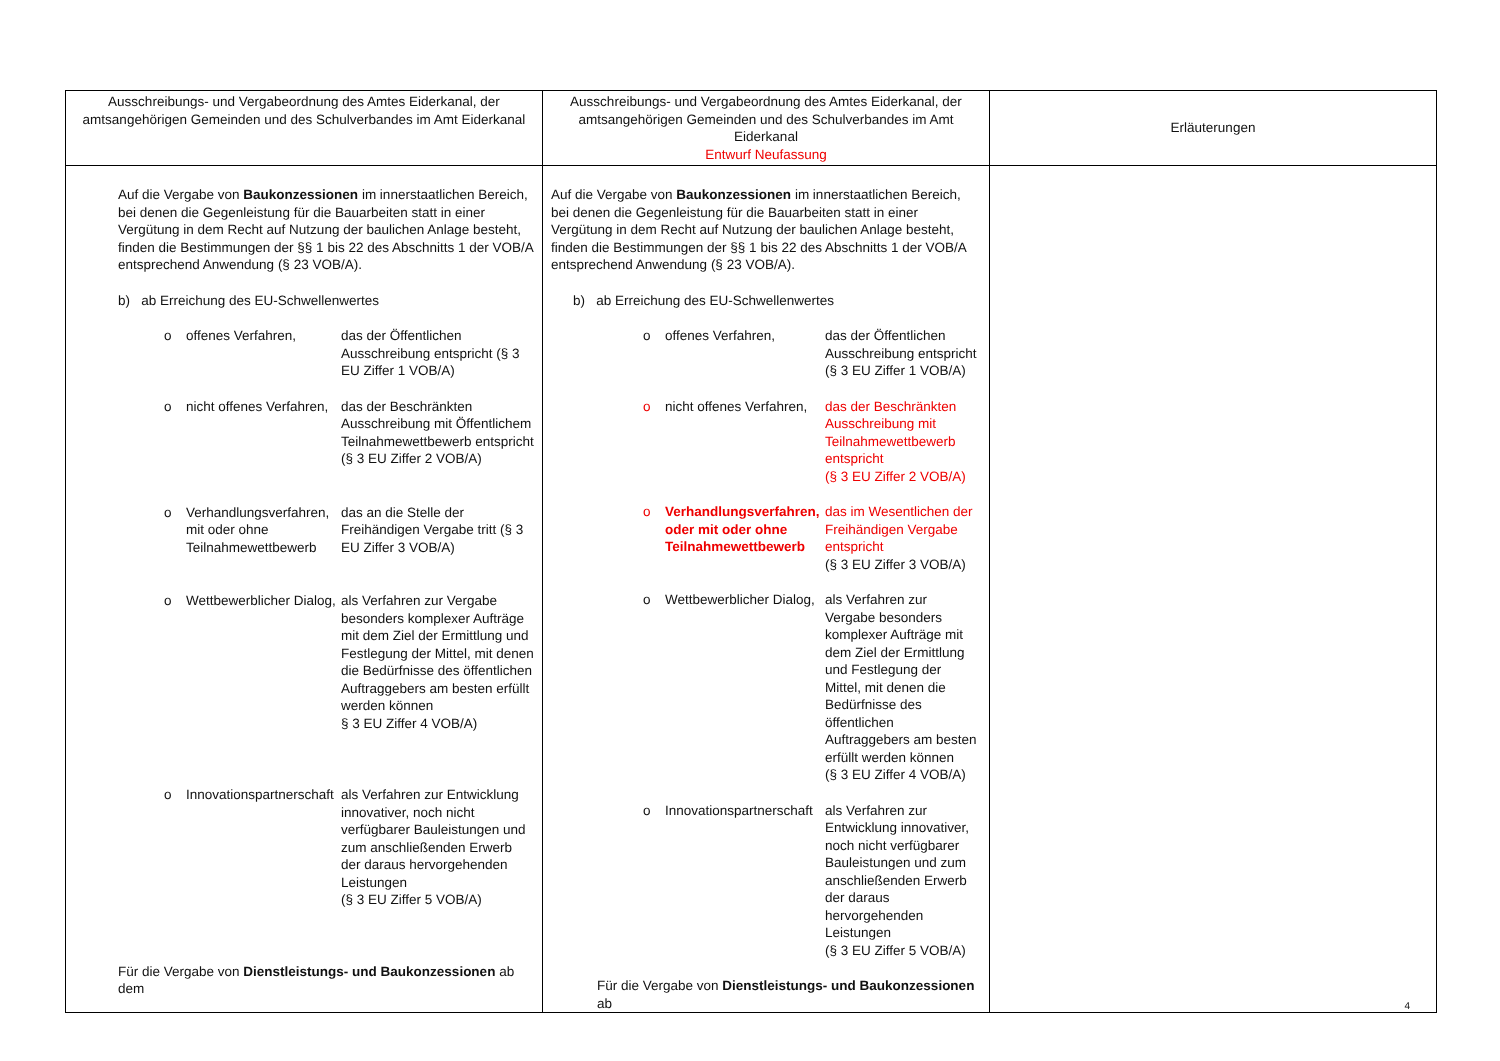| Ausschreibungs- und Vergabeordnung des Amtes Eiderkanal, der amtsangehörigen Gemeinden und des Schulverbandes im Amt Eiderkanal | Ausschreibungs- und Vergabeordnung des Amtes Eiderkanal, der amtsangehörigen Gemeinden und des Schulverbandes im Amt Eiderkanal Entwurf Neufassung | Erläuterungen |
| --- | --- | --- |
| Auf die Vergabe von Baukonzessionen im innerstaatlichen Bereich, bei denen die Gegenleistung für die Bauarbeiten statt in einer Vergütung in dem Recht auf Nutzung der baulichen Anlage besteht, finden die Bestimmungen der §§ 1 bis 22 des Abschnitts 1 der VOB/A entsprechend Anwendung (§ 23 VOB/A). b) ab Erreichung des EU-Schwellenwertes o offenes Verfahren, das der Öffentlichen Ausschreibung entspricht (§ 3 EU Ziffer 1 VOB/A) o nicht offenes Verfahren, das der Beschränkten Ausschreibung mit Öffentlichem Teilnahmewettbewerb entspricht (§ 3 EU Ziffer 2 VOB/A) o Verhandlungsverfahren, mit oder ohne Teilnahmewettbewerb das an die Stelle der Freihändigen Vergabe tritt (§ 3 EU Ziffer 3 VOB/A) o Wettbewerblicher Dialog, als Verfahren zur Vergabe besonders komplexer Aufträge mit dem Ziel der Ermittlung und Festlegung der Mittel, mit denen die Bedürfnisse des öffentlichen Auftraggebers am besten erfüllt werden können § 3 EU Ziffer 4 VOB/A) o Innovationspartnerschaft als Verfahren zur Entwicklung innovativer, noch nicht verfügbarer Bauleistungen und zum anschließenden Erwerb der daraus hervorgehenden Leistungen (§ 3 EU Ziffer 5 VOB/A) Für die Vergabe von Dienstleistungs- und Baukonzessionen ab dem | Auf die Vergabe von Baukonzessionen im innerstaatlichen Bereich, bei denen die Gegenleistung für die Bauarbeiten statt in einer Vergütung in dem Recht auf Nutzung der baulichen Anlage besteht, finden die Bestimmungen der §§ 1 bis 22 des Abschnitts 1 der VOB/A entsprechend Anwendung (§ 23 VOB/A). b) ab Erreichung des EU-Schwellenwertes o offenes Verfahren, das der Öffentlichen Ausschreibung entspricht (§ 3 EU Ziffer 1 VOB/A) o nicht offenes Verfahren, das der Beschränkten Ausschreibung mit Teilnahmewettbewerb entspricht (§ 3 EU Ziffer 2 VOB/A) o Verhandlungsverfahren, oder mit oder ohne Teilnahmewettbewerb das im Wesentlichen der Freihändigen Vergabe entspricht (§ 3 EU Ziffer 3 VOB/A) o Wettbewerblicher Dialog, als Verfahren zur Vergabe besonders komplexer Aufträge mit dem Ziel der Ermittlung und Festlegung der Mittel, mit denen die Bedürfnisse des öffentlichen Auftraggebers am besten erfüllt werden können (§ 3 EU Ziffer 4 VOB/A) o Innovationspartnerschaft als Verfahren zur Entwicklung innovativer, noch nicht verfügbarer Bauleistungen und zum anschließenden Erwerb der daraus hervorgehenden Leistungen (§ 3 EU Ziffer 5 VOB/A) Für die Vergabe von Dienstleistungs- und Baukonzessionen ab | |
4